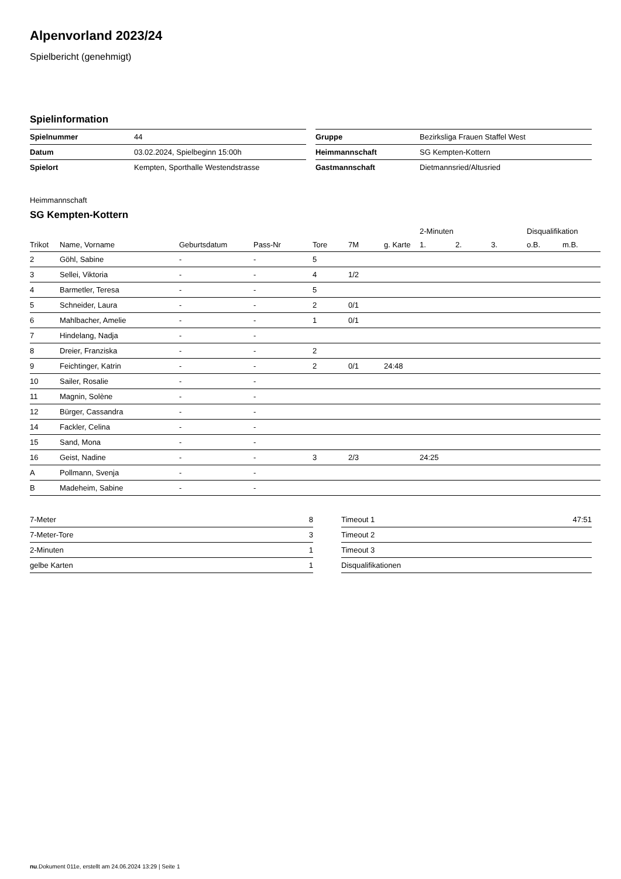Alpenvorland 2023/24
Spielbericht (genehmigt)
Spielinformation
| Spielnummer | 44 |
| Datum | 03.02.2024, Spielbeginn 15:00h |
| Spielort | Kempten, Sporthalle Westendstrasse |
| Gruppe | Bezirksliga Frauen Staffel West |
| Heimmannschaft | SG Kempten-Kottern |
| Gastmannschaft | Dietmannsried/Altusried |
Heimmannschaft
SG Kempten-Kottern
| | | | | | | | 2-Minuten | | | Disqualifikation | |
| --- | --- | --- | --- | --- | --- | --- | --- | --- | --- | --- | --- |
| Trikot | Name, Vorname | Geburtsdatum | Pass-Nr | Tore | 7M | g. Karte | 1. | 2. | 3. | o.B. | m.B. |
| 2 | Göhl, Sabine | - | - | 5 | | | | | | | |
| 3 | Sellei, Viktoria | - | - | 4 | 1/2 | | | | | | |
| 4 | Barmetler, Teresa | - | - | 5 | | | | | | | |
| 5 | Schneider, Laura | - | - | 2 | 0/1 | | | | | | |
| 6 | Mahlbacher, Amelie | - | - | 1 | 0/1 | | | | | | |
| 7 | Hindelang, Nadja | - | - | | | | | | | | |
| 8 | Dreier, Franziska | - | - | 2 | | | | | | | |
| 9 | Feichtinger, Katrin | - | - | 2 | 0/1 | 24:48 | | | | | |
| 10 | Sailer, Rosalie | - | - | | | | | | | | |
| 11 | Magnin, Solène | - | - | | | | | | | | |
| 12 | Bürger, Cassandra | - | - | | | | | | | | |
| 14 | Fackler, Celina | - | - | | | | | | | | |
| 15 | Sand, Mona | - | - | | | | | | | | |
| 16 | Geist, Nadine | - | - | 3 | 2/3 | | 24:25 | | | | |
| A | Pollmann, Svenja | - | - | | | | | | | | |
| B | Madeheim, Sabine | - | - | | | | | | | | |
| 7-Meter | 8 |
| 7-Meter-Tore | 3 |
| 2-Minuten | 1 |
| gelbe Karten | 1 |
| Timeout 1 | 47:51 |
| Timeout 2 | |
| Timeout 3 | |
| Disqualifikationen | |
nu.Dokument 011e, erstellt am 24.06.2024 13:29 | Seite 1